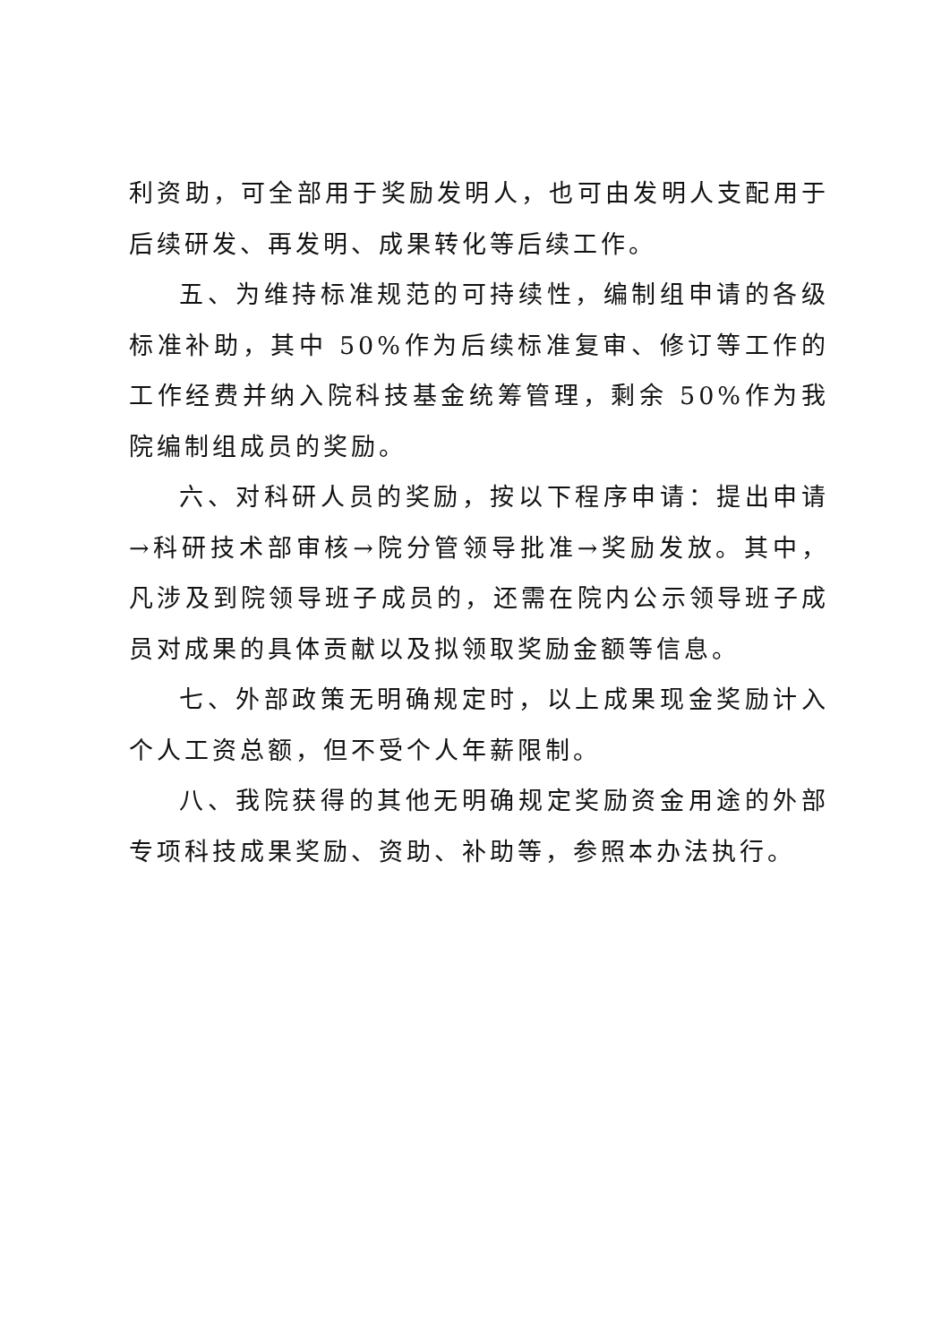利资助，可全部用于奖励发明人，也可由发明人支配用于后续研发、再发明、成果转化等后续工作。
五、为维持标准规范的可持续性，编制组申请的各级标准补助，其中 50%作为后续标准复审、修订等工作的工作经费并纳入院科技基金统筹管理，剩余 50%作为我院编制组成员的奖励。
六、对科研人员的奖励，按以下程序申请：提出申请→科研技术部审核→院分管领导批准→奖励发放。其中，凡涉及到院领导班子成员的，还需在院内公示领导班子成员对成果的具体贡献以及拟领取奖励金额等信息。
七、外部政策无明确规定时，以上成果现金奖励计入个人工资总额，但不受个人年薪限制。
八、我院获得的其他无明确规定奖励资金用途的外部专项科技成果奖励、资助、补助等，参照本办法执行。